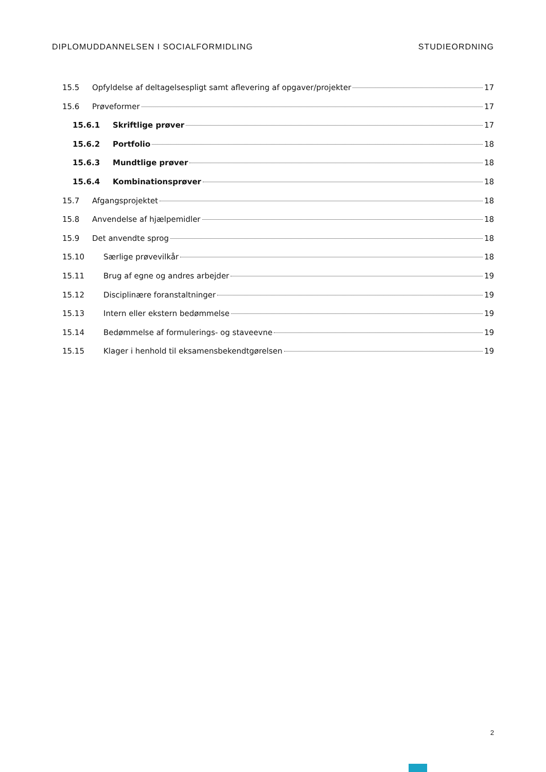DIPLOMUDDANNELSEN I SOCIALFORMIDLING STUDIEORDNING
15.5 Opfyldelse af deltagelsespligt samt aflevering af opgaver/projekter 17
15.6 Prøveformer 17
15.6.1 Skriftlige prøver 17
15.6.2 Portfolio 18
15.6.3 Mundtlige prøver 18
15.6.4 Kombinationsprøver 18
15.7 Afgangsprojektet 18
15.8 Anvendelse af hjælpemidler 18
15.9 Det anvendte sprog 18
15.10 Særlige prøvevilkår 18
15.11 Brug af egne og andres arbejder 19
15.12 Disciplinære foranstaltninger 19
15.13 Intern eller ekstern bedømmelse 19
15.14 Bedømmelse af formulerings- og staveevne 19
15.15 Klager i henhold til eksamensbekendtgørelsen 19
2